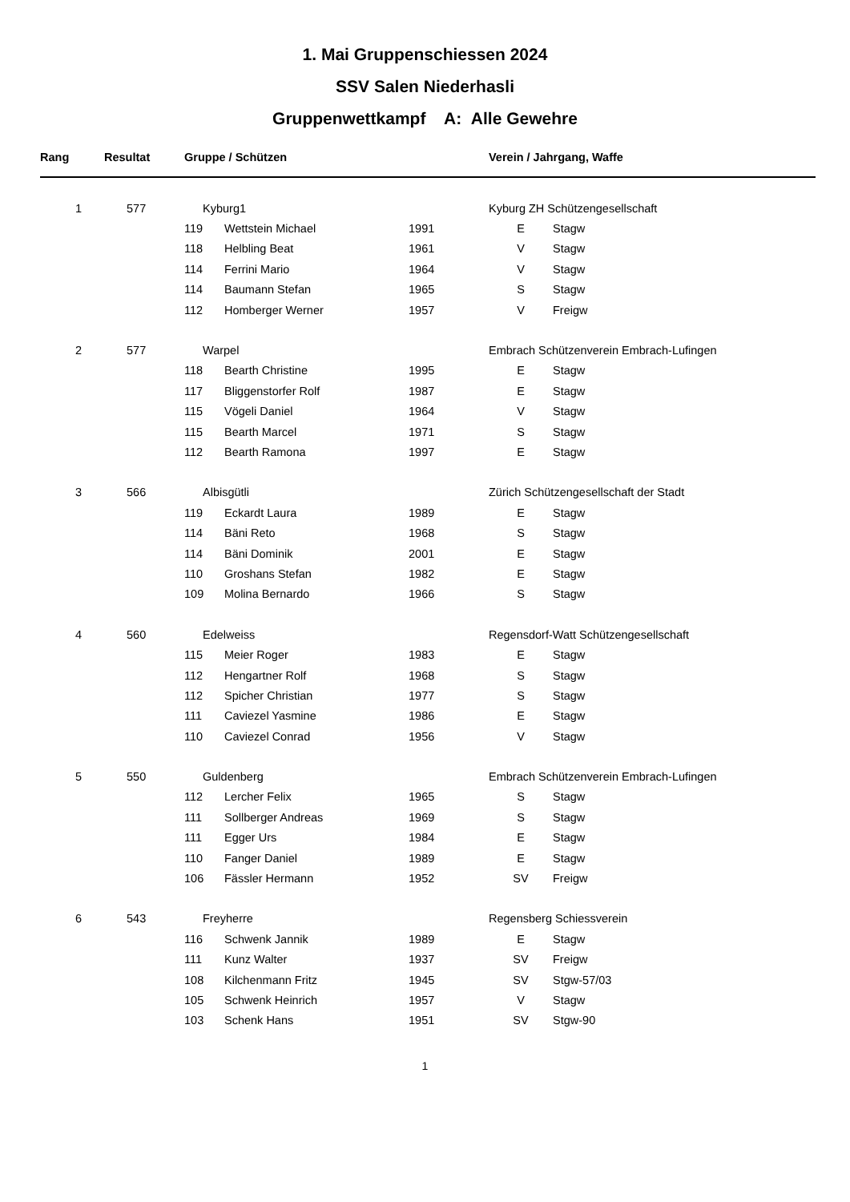1. Mai Gruppenschiessen 2024
SSV Salen Niederhasli
Gruppenwettkampf A: Alle Gewehre
| Rang | Resultat | Gruppe / Schützen | | | Verein / Jahrgang, Waffe | |
| --- | --- | --- | --- | --- | --- | --- |
| 1 | 577 | Kyburg1 | | | Kyburg ZH Schützengesellschaft | |
| | | 119 | Wettstein Michael | 1991 | E | Stagw |
| | | 118 | Helbling Beat | 1961 | V | Stagw |
| | | 114 | Ferrini Mario | 1964 | V | Stagw |
| | | 114 | Baumann Stefan | 1965 | S | Stagw |
| | | 112 | Homberger Werner | 1957 | V | Freigw |
| 2 | 577 | Warpel | | | Embrach Schützenverein Embrach-Lufingen | |
| | | 118 | Bearth Christine | 1995 | E | Stagw |
| | | 117 | Bliggenstorfer Rolf | 1987 | E | Stagw |
| | | 115 | Vögeli Daniel | 1964 | V | Stagw |
| | | 115 | Bearth Marcel | 1971 | S | Stagw |
| | | 112 | Bearth Ramona | 1997 | E | Stagw |
| 3 | 566 | Albisgütli | | | Zürich Schützengesellschaft der Stadt | |
| | | 119 | Eckardt Laura | 1989 | E | Stagw |
| | | 114 | Bäni Reto | 1968 | S | Stagw |
| | | 114 | Bäni Dominik | 2001 | E | Stagw |
| | | 110 | Groshans Stefan | 1982 | E | Stagw |
| | | 109 | Molina Bernardo | 1966 | S | Stagw |
| 4 | 560 | Edelweiss | | | Regensdorf-Watt Schützengesellschaft | |
| | | 115 | Meier Roger | 1983 | E | Stagw |
| | | 112 | Hengartner Rolf | 1968 | S | Stagw |
| | | 112 | Spicher Christian | 1977 | S | Stagw |
| | | 111 | Caviezel Yasmine | 1986 | E | Stagw |
| | | 110 | Caviezel Conrad | 1956 | V | Stagw |
| 5 | 550 | Guldenberg | | | Embrach Schützenverein Embrach-Lufingen | |
| | | 112 | Lercher Felix | 1965 | S | Stagw |
| | | 111 | Sollberger Andreas | 1969 | S | Stagw |
| | | 111 | Egger Urs | 1984 | E | Stagw |
| | | 110 | Fanger Daniel | 1989 | E | Stagw |
| | | 106 | Fässler Hermann | 1952 | SV | Freigw |
| 6 | 543 | Freyherre | | | Regensberg Schiessverein | |
| | | 116 | Schwenk Jannik | 1989 | E | Stagw |
| | | 111 | Kunz Walter | 1937 | SV | Freigw |
| | | 108 | Kilchenmann Fritz | 1945 | SV | Stgw-57/03 |
| | | 105 | Schwenk Heinrich | 1957 | V | Stagw |
| | | 103 | Schenk Hans | 1951 | SV | Stgw-90 |
1